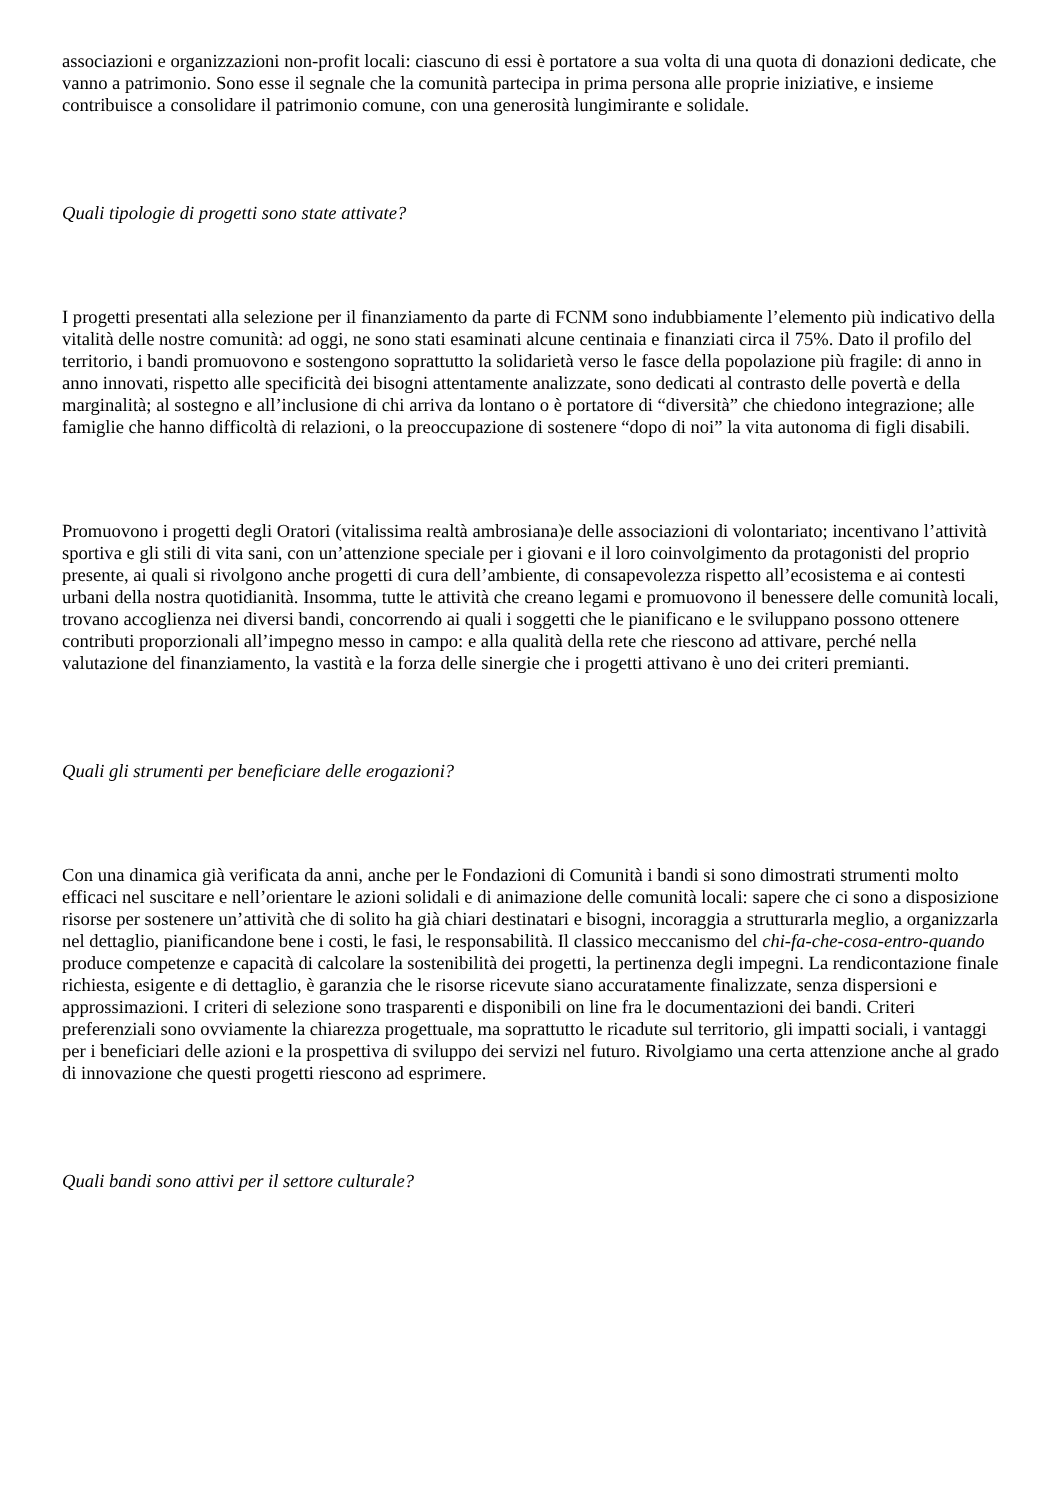associazioni e organizzazioni non-profit locali: ciascuno di essi è portatore a sua volta di una quota di donazioni dedicate, che vanno a patrimonio. Sono esse il segnale che la comunità partecipa in prima persona alle proprie iniziative, e insieme contribuisce a consolidare il patrimonio comune, con una generosità lungimirante e solidale.
Quali tipologie di progetti sono state attivate?
I progetti presentati alla selezione per il finanziamento da parte di FCNM sono indubbiamente l’elemento più indicativo della vitalità delle nostre comunità: ad oggi, ne sono stati esaminati alcune centinaia e finanziati circa il 75%. Dato il profilo del territorio, i bandi promuovono e sostengono soprattutto la solidarietà verso le fasce della popolazione più fragile: di anno in anno innovati, rispetto alle specificità dei bisogni attentamente analizzate, sono dedicati al contrasto delle povertà e della marginalità; al sostegno e all’inclusione di chi arriva da lontano o è portatore di “diversità” che chiedono integrazione; alle famiglie che hanno difficoltà di relazioni, o la preoccupazione di sostenere “dopo di noi” la vita autonoma di figli disabili.
Promuovono i progetti degli Oratori (vitalissima realtà ambrosiana)e delle associazioni di volontariato; incentivano l’attività sportiva e gli stili di vita sani, con un’attenzione speciale per i giovani e il loro coinvolgimento da protagonisti del proprio presente, ai quali si rivolgono anche progetti di cura dell’ambiente, di consapevolezza rispetto all’ecosistema e ai contesti urbani della nostra quotidianità. Insomma, tutte le attività che creano legami e promuovono il benessere delle comunità locali, trovano accoglienza nei diversi bandi, concorrendo ai quali i soggetti che le pianificano e le sviluppano possono ottenere contributi proporzionali all’impegno messo in campo: e alla qualità della rete che riescono ad attivare, perché nella valutazione del finanziamento, la vastità e la forza delle sinergie che i progetti attivano è uno dei criteri premianti.
Quali gli strumenti per beneficiare delle erogazioni?
Con una dinamica già verificata da anni, anche per le Fondazioni di Comunità i bandi si sono dimostrati strumenti molto efficaci nel suscitare e nell’orientare le azioni solidali e di animazione delle comunità locali: sapere che ci sono a disposizione risorse per sostenere un’attività che di solito ha già chiari destinatari e bisogni, incoraggia a strutturarla meglio, a organizzarla nel dettaglio, pianificandone bene i costi, le fasi, le responsabilità. Il classico meccanismo del chi-fa-che-cosa-entro-quando produce competenze e capacità di calcolare la sostenibilità dei progetti, la pertinenza degli impegni. La rendicontazione finale richiesta, esigente e di dettaglio, è garanzia che le risorse ricevute siano accuratamente finalizzate, senza dispersioni e approssimazioni. I criteri di selezione sono trasparenti e disponibili on line fra le documentazioni dei bandi. Criteri preferenziali sono ovviamente la chiarezza progettuale, ma soprattutto le ricadute sul territorio, gli impatti sociali, i vantaggi per i beneficiari delle azioni e la prospettiva di sviluppo dei servizi nel futuro. Rivolgiamo una certa attenzione anche al grado di innovazione che questi progetti riescono ad esprimere.
Quali bandi sono attivi per il settore culturale?